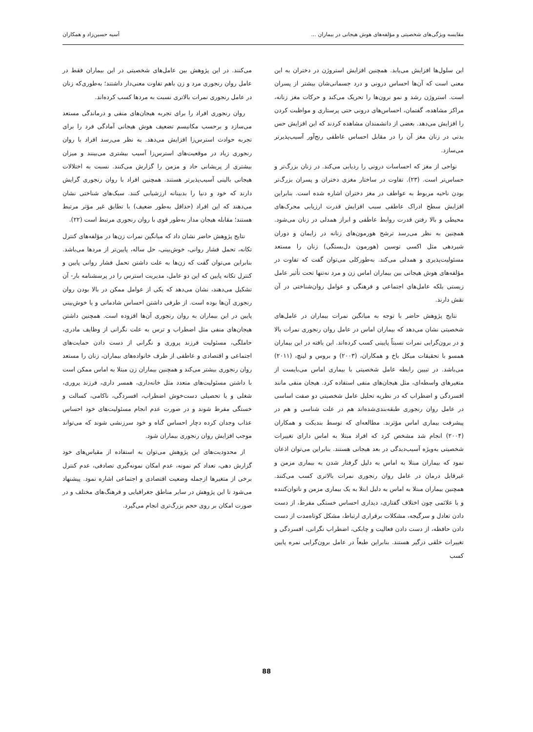مقایسه ویژگی‌های شخصیتی و مؤلفه‌های هوش هیجانی در بیماران ... آسیه حسین‌زاد و همکاران
این سلول‌ها افزایش می‌یابد. همچنین افزایش استروژن در دختران به این معنی است که آن‌ها احساس درونی و درد جسمانی‌شان بیشتر از پسران است. استروژن رشد و نمو نرون‌ها را تحریک می‌کند و حرکات مغز زنانه، مراکز مشاهده، گفتمان، احساس‌های درونی حتی پرستاری و مواظبت کردن را افزایش می‌دهد. بعضی از دانشمندان مشاهده کردند که این افزایش حس بدنی در زنان مغز آن را در مقابل احساس عاطفی رنج‌آور آسیب‌پذیرتر می‌سازد.
نواحی از مغز که احساسات درونی را ردیابی می‌کند. در زنان بزرگ‌تر و حساس‌تر است. (۲۳). تفاوت در ساختار مغزی دختران و پسران بزرگ‌تر بودن ناحیه مربوط به عواطف در مغز دختران اشاره شده است. بنابراین افزایش سطح ادراک عاطفی سبب افزایش قدرت ارزیابی محرک‌های محیطی و بالا رفتن قدرت روابط عاطفی و ابراز همدلی در زنان می‌شود. همچنین به نظر می‌رسد ترشح هورمون‌های زنانه در زایمان و دوران شیردهی مثل اکسی توسین (هورمون دل‌بستگی) زنان را مستعد مسئولیت‌پذیری و همدلی می‌کند. به‌طورکلی می‌توان گفت که تفاوت در مؤلفه‌های هوش هیجانی بین بیماران اماس زن و مرد نه‌تنها تحت تأثیر عامل زیستی بلکه عامل‌های اجتماعی و فرهنگی و عوامل روان‌شناختی در آن نقش دارند.
نتایج پژوهش حاضر با توجه به میانگین نمرات بیماران در عامل‌های شخصیتی نشان می‌دهد که بیماران اماس در عامل روان رنجوری نمرات بالا و در برون‌گرایی نمرات نسبتاً پایینی کسب کرده‌اند. این یافته در این بیماران همسو با تحقیقات میکل باخ و همکاران، (۲۰۰۳) و بروس و لینچ، (۲۰۱۱) می‌باشد. در تبیین رابطه عامل شخصیتی با بیماری اماس می‌بایست از متغیرهای واسطه‌ای، مثل هیجان‌های منفی استفاده کرد. هیجان منفی مانند افسردگی و اضطراب که در نظریه تحلیل عامل شخصیتی دو صفت اساسی در عامل روان رنجوری طبقه‌بندی‌شده‌اند هم در علت شناسی و هم در پیشرفت بیماری اماس مؤثرند. مطالعه‌ای که توسط بندیکت و همکاران (۲۰۰۴) انجام شد مشخص کرد که افراد مبتلا به اماس دارای تغییرات شخصیتی به‌ویژه آسیب‌دیدگی در بعد هیجانی هستند. بنابراین می‌توان اذعان نمود که بیماران مبتلا به اماس به دلیل گرفتار شدن به بیماری مزمن و غیرقابل درمان در عامل روان رنجوری نمرات بالاتری کسب می‌کنند. همچنین بیماران مبتلا به اماس به دلیل ابتلا به یک بیماری مزمن و ناتوان‌کننده و با علائمی چون اختلاف گفتاری، دیداری احساس خستگی مفرط، از دست دادن تعادل و سرگیجه، مشکلات برقراری ارتباط، مشکل کوتاه‌مدت از دست دادن حافظه، از دست دادن فعالیت و چابکی، اضطراب نگرانی، افسردگی و تغییرات خلقی درگیر هستند. بنابراین طبعاً در عامل برون‌گرایی نمره پایین کسب
می‌کنند. در این پژوهش بین عامل‌های شخصیتی در این بیماران فقط در عامل روان رنجوری مرد و زن باهم تفاوت معنی‌دار داشتند؛ به‌طوری‌که زنان در عامل رنجوری نمرات بالاتری نسبت به مردها کسب کرده‌اند.
روان رنجوری افراد را برای تجربه هیجان‌های منفی و درماندگی مستعد می‌سازد و برحسب مکانیسم تضعیف هوش هیجانی آمادگی فرد را برای تجربه حوادث استرس‌زا افزایش می‌دهد. به نظر می‌رسد افراد با روان رنجوری زیاد در موقعیت‌های استرس‌زا آسیب بیشتری می‌بینند و میزان بیشتری از پریشانی حاد و مزمن را گزارش می‌کنند. نسبت به اختلالات هیجانی بالینی آسیب‌پذیرتر هستند. همچنین افراد با روان رنجوری گرایش دارند که خود و دنیا را بدبینانه ارزشیابی کنند. سبک‌های شناختی نشان می‌دهند که این افراد (حداقل به‌طور ضعیف) با تطابق غیر مؤثر مرتبط هستند؛ مقابله هیجان مدار به‌طور قوی با روان رنجوری مرتبط است (۲۲).
نتایج پژوهش حاضر نشان داد که میانگین نمرات زن‌ها در مؤلفه‌های کنترل تکانه، تحمل فشار روانی، خوش‌بینی، حل ساله، پایین‌تر از مردها می‌باشد. بنابراین می‌توان گفت که زن‌ها به علت داشتن تحمل فشار روانی پایین و کنترل تکانه پایین که این دو عامل، مدیریت استرس را در پرسشنامه بار- آن تشکیل می‌دهند، نشان می‌دهد که یکی از عوامل ممکن در بالا بودن روان رنجوری آن‌ها بوده است. از طرفی داشتن احساس شادمانی و یا خوش‌بینی پایین در این بیماران به روان رنجوری آن‌ها افزوده است. همچنین داشتن هیجان‌های منفی مثل اضطراب و ترس به علت نگرانی از وظایف مادری، حاملگی، مسئولیت فرزند پروری و نگرانی از دست دادن حمایت‌های اجتماعی و اقتصادی و عاطفی از طرف خانواده‌های بیماران، زنان را مستعد روان رنجوری بیشتر می‌کند و همچنین بیماران زن مبتلا به اماس ممکن است با داشتن مسئولیت‌های متعدد مثل خانه‌داری، همسر داری، فرزند پروری، شغلی و یا تحصیلی دست‌خوش اضطراب، افسردگی، ناکامی، کسالت و خستگی مفرط شوند و در صورت عدم انجام مسئولیت‌های خود احساس عذاب وجدان کرده دچار احساس گناه و خود سرزنشی شوند که می‌تواند موجب افزایش روان رنجوری بیماران شود.
از محدودیت‌های این پژوهش می‌توان به استفاده از مقیاس‌های خود گزارش دهی، تعداد کم نمونه، عدم امکان نمونه‌گیری تصادفی، عدم کنترل برخی از متغیرها ازجمله وضعیت اقتصادی و اجتماعی اشاره نمود. پیشنهاد می‌شود تا این پژوهش در سایر مناطق جغرافیایی و فرهنگ‌های مختلف و در صورت امکان بر روی حجم بزرگ‌تری انجام می‌گیرد.
88